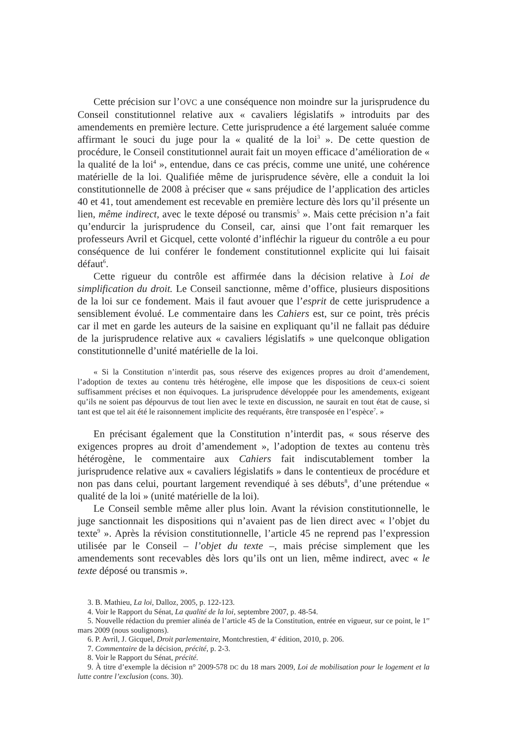Cette précision sur l’OVC a une conséquence non moindre sur la jurisprudence du Conseil constitutionnel relative aux « cavaliers législatifs » introduits par des amendements en première lecture. Cette jurisprudence a été largement saluée comme affirmant le souci du juge pour la « qualité de la loi<sup>3</sup> ». De cette question de procédure, le Conseil constitutionnel aurait fait un moyen efficace d’amélioration de « la qualité de la loi<sup>4</sup> », entendue, dans ce cas précis, comme une unité, une cohérence matérielle de la loi. Qualifiée même de jurisprudence sévère, elle a conduit la loi constitutionnelle de 2008 à préciser que « sans préjudice de l’application des articles 40 et 41, tout amendement est recevable en première lecture dès lors qu’il présente un lien, même indirect, avec le texte déposé ou transmis<sup>5</sup> ». Mais cette précision n’a fait qu’endurcir la jurisprudence du Conseil, car, ainsi que l’ont fait remarquer les professeurs Avril et Gicquel, cette volonté d’infléchir la rigueur du contrôle a eu pour conséquence de lui conférer le fondement constitutionnel explicite qui lui faisait défaut<sup>6</sup>.
Cette rigueur du contrôle est affirmée dans la décision relative à Loi de simplification du droit. Le Conseil sanctionne, même d’office, plusieurs dispositions de la loi sur ce fondement. Mais il faut avouer que l’esprit de cette jurisprudence a sensiblement évolué. Le commentaire dans les Cahiers est, sur ce point, très précis car il met en garde les auteurs de la saisine en expliquant qu’il ne fallait pas déduire de la jurisprudence relative aux « cavaliers législatifs » une quelconque obligation constitutionnelle d’unité matérielle de la loi.
« Si la Constitution n’interdit pas, sous réserve des exigences propres au droit d’amendement, l’adoption de textes au contenu très hétérogène, elle impose que les dispositions de ceux-ci soient suffisamment précises et non équivoques. La jurisprudence développée pour les amendements, exigeant qu’ils ne soient pas dépourvus de tout lien avec le texte en discussion, ne saurait en tout état de cause, si tant est que tel ait été le raisonnement implicite des requérants, être transposée en l’espèce<sup>7</sup>. »
En précisant également que la Constitution n’interdit pas, « sous réserve des exigences propres au droit d’amendement », l’adoption de textes au contenu très hétérogène, le commentaire aux Cahiers fait indiscutablement tomber la jurisprudence relative aux « cavaliers législatifs » dans le contentieux de procédure et non pas dans celui, pourtant largement revendiqué à ses débuts<sup>8</sup>, d’une prétendue « qualité de la loi » (unité matérielle de la loi).
Le Conseil semble même aller plus loin. Avant la révision constitutionnelle, le juge sanctionnait les dispositions qui n’avaient pas de lien direct avec « l’objet du texte<sup>9</sup> ». Après la révision constitutionnelle, l’article 45 ne reprend pas l’expression utilisée par le Conseil – l’objet du texte –, mais précise simplement que les amendements sont recevables dès lors qu’ils ont un lien, même indirect, avec « le texte déposé ou transmis ».
3. B. Mathieu, La loi, Dalloz, 2005, p. 122-123.
4. Voir le Rapport du Sénat, La qualité de la loi, septembre 2007, p. 48-54.
5. Nouvelle rédaction du premier alinéa de l’article 45 de la Constitution, entrée en vigueur, sur ce point, le 1<sup>er</sup> mars 2009 (nous soulignons).
6. P. Avril, J. Gicquel, Droit parlementaire, Montchrestien, 4<sup>e</sup> édition, 2010, p. 206.
7. Commentaire de la décision, précité, p. 2-3.
8. Voir le Rapport du Sénat, précité.
9. À titre d’exemple la décision n° 2009-578 DC du 18 mars 2009, Loi de mobilisation pour le logement et la lutte contre l’exclusion (cons. 30).